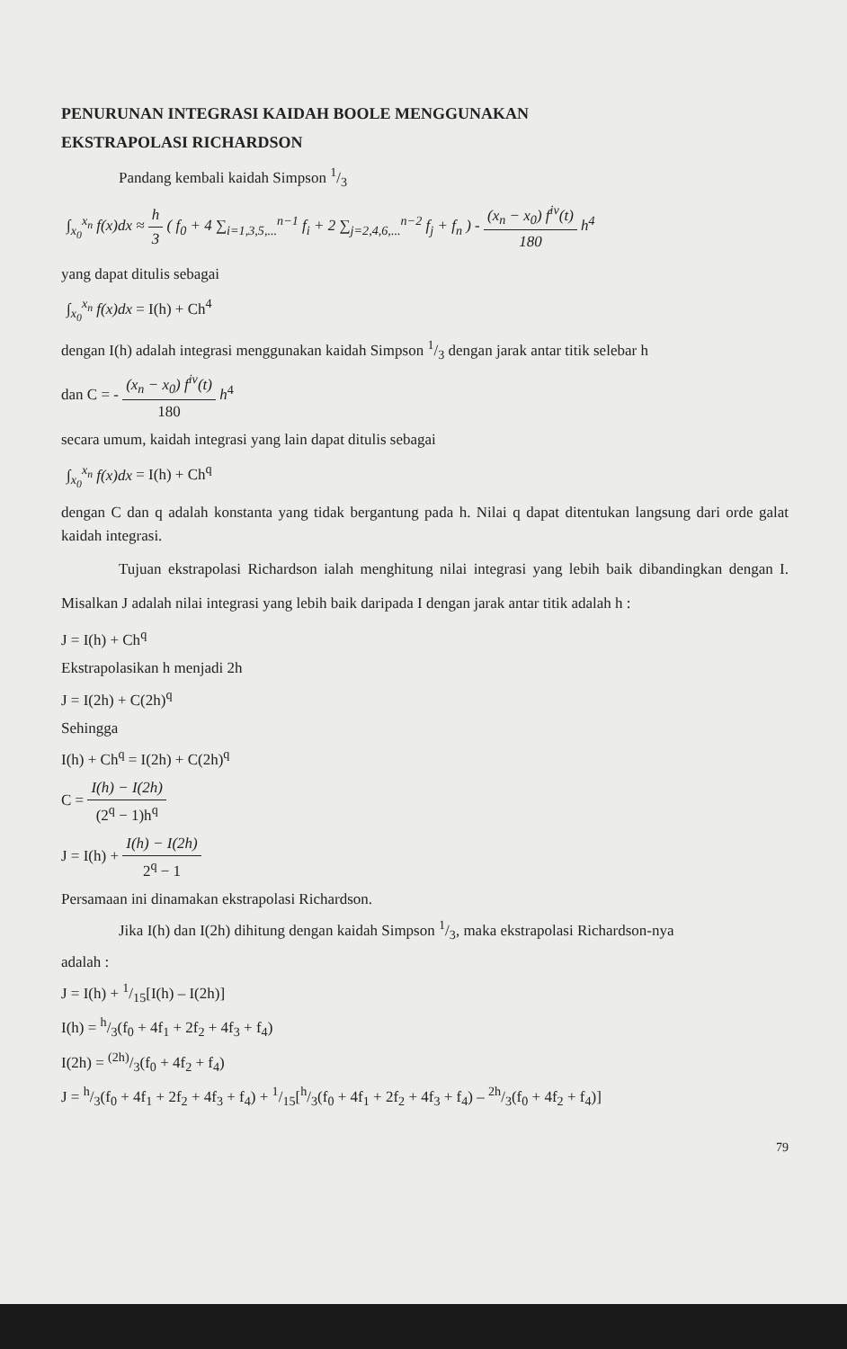PENURUNAN INTEGRASI KAIDAH BOOLE MENGGUNAKAN
EKSTRAPOLASI RICHARDSON
Pandang kembali kaidah Simpson 1/3
∫<sub>x<sub>0</sub></sub><sup>x<sub>n</sub></sup> f(x)dx ≈ h 3 ( f<sub>0</sub> + 4 ∑<sub>i=1,3,5,...</sub><sup>n−1</sup> f<sub>i</sub> + 2 ∑<sub>j=2,4,6,...</sub><sup>n−2</sup> f<sub>j</sub> + f<sub>n</sub> ) - (x<sub>n</sub> − x<sub>0</sub>) f<sup>iv</sup>(t) 180 h<sup>4</sup>
yang dapat ditulis sebagai
∫<sub>x<sub>0</sub></sub><sup>x<sub>n</sub></sup> f(x)dx = I(h) + Ch<sup>4</sup>
dengan I(h) adalah integrasi menggunakan kaidah Simpson 1/3 dengan jarak antar titik selebar h
dan C = - (x<sub>n</sub> − x<sub>0</sub>) f<sup>iv</sup>(t) 180 h<sup>4</sup>
secara umum, kaidah integrasi yang lain dapat ditulis sebagai
∫<sub>x<sub>0</sub></sub><sup>x<sub>n</sub></sup> f(x)dx = I(h) + Ch<sup>q</sup>
dengan C dan q adalah konstanta yang tidak bergantung pada h. Nilai q dapat ditentukan langsung dari orde galat kaidah integrasi.
Tujuan ekstrapolasi Richardson ialah menghitung nilai integrasi yang lebih baik dibandingkan dengan I. Misalkan J adalah nilai integrasi yang lebih baik daripada I dengan jarak antar titik adalah h :
J = I(h) + Ch<sup>q</sup>
Ekstrapolasikan h menjadi 2h
J = I(2h) + C(2h)<sup>q</sup>
Sehingga
I(h) + Ch<sup>q</sup> = I(2h) + C(2h)<sup>q</sup>
C = I(h) − I(2h) (2<sup>q</sup> − 1)h<sup>q</sup>
J = I(h) + I(h) − I(2h) 2<sup>q</sup> − 1
Persamaan ini dinamakan ekstrapolasi Richardson.
Jika I(h) dan I(2h) dihitung dengan kaidah Simpson 1/3, maka ekstrapolasi Richardson-nya
adalah :
J = I(h) + 1/15[I(h) – I(2h)]
I(h) = h/3(f<sub>0</sub> + 4f<sub>1</sub> + 2f<sub>2</sub> + 4f<sub>3</sub> + f<sub>4</sub>)
I(2h) = (2h)/3(f<sub>0</sub> + 4f<sub>2</sub> + f<sub>4</sub>)
J = h/3(f<sub>0</sub> + 4f<sub>1</sub> + 2f<sub>2</sub> + 4f<sub>3</sub> + f<sub>4</sub>) + 1/15[h/3(f<sub>0</sub> + 4f<sub>1</sub> + 2f<sub>2</sub> + 4f<sub>3</sub> + f<sub>4</sub>) – 2h/3(f<sub>0</sub> + 4f<sub>2</sub> + f<sub>4</sub>)]
79